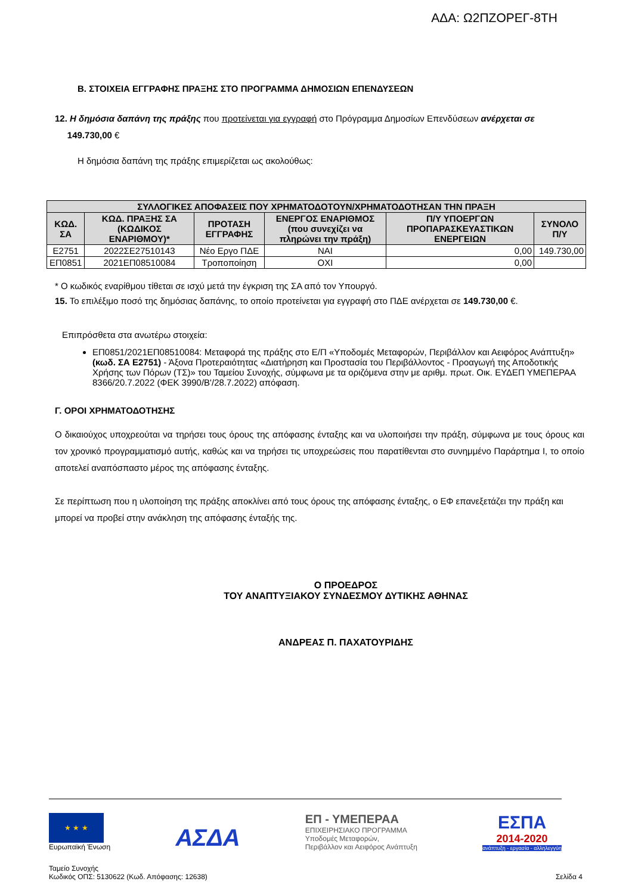ΑΔΑ: Ω2ΠΖΟΡΕΓ-8ΤΗ
Β. ΣΤΟΙΧΕΙΑ ΕΓΓΡΑΦΗΣ ΠΡΑΞΗΣ ΣΤΟ ΠΡΟΓΡΑΜΜΑ ΔΗΜΟΣΙΩΝ ΕΠΕΝΔΥΣΕΩΝ
12. Η δημόσια δαπάνη της πράξης που προτείνεται για εγγραφή στο Πρόγραμμα Δημοσίων Επενδύσεων ανέρχεται σε
149.730,00 €
Η δημόσια δαπάνη της πράξης επιμερίζεται ως ακολούθως:
| ΣΥΛΛΟΓΙΚΕΣ ΑΠΟΦΑΣΕΙΣ ΠΟΥ ΧΡΗΜΑΤΟΔΟΤΟΥΝ/ΧΡΗΜΑΤΟΔΟΤΗΣΑΝ ΤΗΝ ΠΡΑΞΗ | | | | | |
| --- | --- | --- | --- | --- | --- |
| ΚΩΔ. ΣΑ | ΚΩΔ. ΠΡΑΞΗΣ ΣΑ (ΚΩΔΙΚΟΣ ΕΝΑΡΙΘΜΟΥ)* | ΠΡΟΤΑΣΗ ΕΓΓΡΑΦΗΣ | ΕΝΕΡΓΟΣ ΕΝΑΡΙΘΜΟΣ (που συνεχίζει να πληρώνει την πράξη) | Π/Υ ΥΠΟΕΡΓΩΝ ΠΡΟΠΑΡΑΣΚΕΥΑΣΤΙΚΩΝ ΕΝΕΡΓΕΙΩΝ | ΣΥΝΟΛΟ Π/Υ |
| Ε2751 | 2022ΣΕ27510143 | Νέο Εργο ΠΔΕ | ΝΑΙ | 0,00 | 149.730,00 |
| ΕΠ0851 | 2021ΕΠ08510084 | Τροποποίηση | ΟΧΙ | 0,00 | |
* Ο κωδικός εναρίθμου τίθεται σε ισχύ μετά την έγκριση της ΣΑ από τον Υπουργό.
15. Το επιλέξιμο ποσό της δημόσιας δαπάνης, το οποίο προτείνεται για εγγραφή στο ΠΔΕ ανέρχεται σε 149.730,00 €.
Επιπρόσθετα στα ανωτέρω στοιχεία:
ΕΠ0851/2021ΕΠ08510084: Μεταφορά της πράξης στο Ε/Π «Υποδομές Μεταφορών, Περιβάλλον και Αειφόρος Ανάπτυξη» (κωδ. ΣΑ Ε2751) - Άξονα Προτεραιότητας «Διατήρηση και Προστασία του Περιβάλλοντος - Προαγωγή της Αποδοτικής Χρήσης των Πόρων (ΤΣ)» του Ταμείου Συνοχής, σύμφωνα με τα οριζόμενα στην με αριθμ. πρωτ. Οικ. ΕΥΔΕΠ ΥΜΕΠΕΡΑΑ 8366/20.7.2022 (ΦΕΚ 3990/Β'/28.7.2022) απόφαση.
Γ. ΟΡΟΙ ΧΡΗΜΑΤΟΔΟΤΗΣΗΣ
Ο δικαιούχος υποχρεούται να τηρήσει τους όρους της απόφασης ένταξης και να υλοποιήσει την πράξη, σύμφωνα με τους όρους και τον χρονικό προγραμματισμό αυτής, καθώς και να τηρήσει τις υποχρεώσεις που παρατίθενται στο συνημμένο Παράρτημα Ι, το οποίο αποτελεί αναπόσπαστο μέρος της απόφασης ένταξης.
Σε περίπτωση που η υλοποίηση της πράξης αποκλίνει από τους όρους της απόφασης ένταξης, ο ΕΦ επανεξετάζει την πράξη και μπορεί να προβεί στην ανάκληση της απόφασης ένταξής της.
Ο ΠΡΟΕΔΡΟΣ
ΤΟΥ ΑΝΑΠΤΥΞΙΑΚΟΥ ΣΥΝΔΕΣΜΟΥ ΔΥΤΙΚΗΣ ΑΘΗΝΑΣ
ΑΝΔΡΕΑΣ Π. ΠΑΧΑΤΟΥΡΙΔΗΣ
★ ★ ★
Ευρωπαϊκή Ένωση
ΑΣΔΑ
ΕΠ - ΥΜΕΠΕΡΑΑ
ΕΠΙΧΕΙΡΗΣΙΑΚΟ ΠΡΟΓΡΑΜΜΑ
Υποδομές Μεταφορών,
Περιβάλλον και Αειφόρος Ανάπτυξη
ΕΣΠΑ
2014-2020
ανάπτυξη - εργασία - αλληλεγγύη
Ταμείο Συνοχής
Κωδικός ΟΠΣ: 5130622 (Κωδ. Απόφασης: 12638)
Σελίδα 4